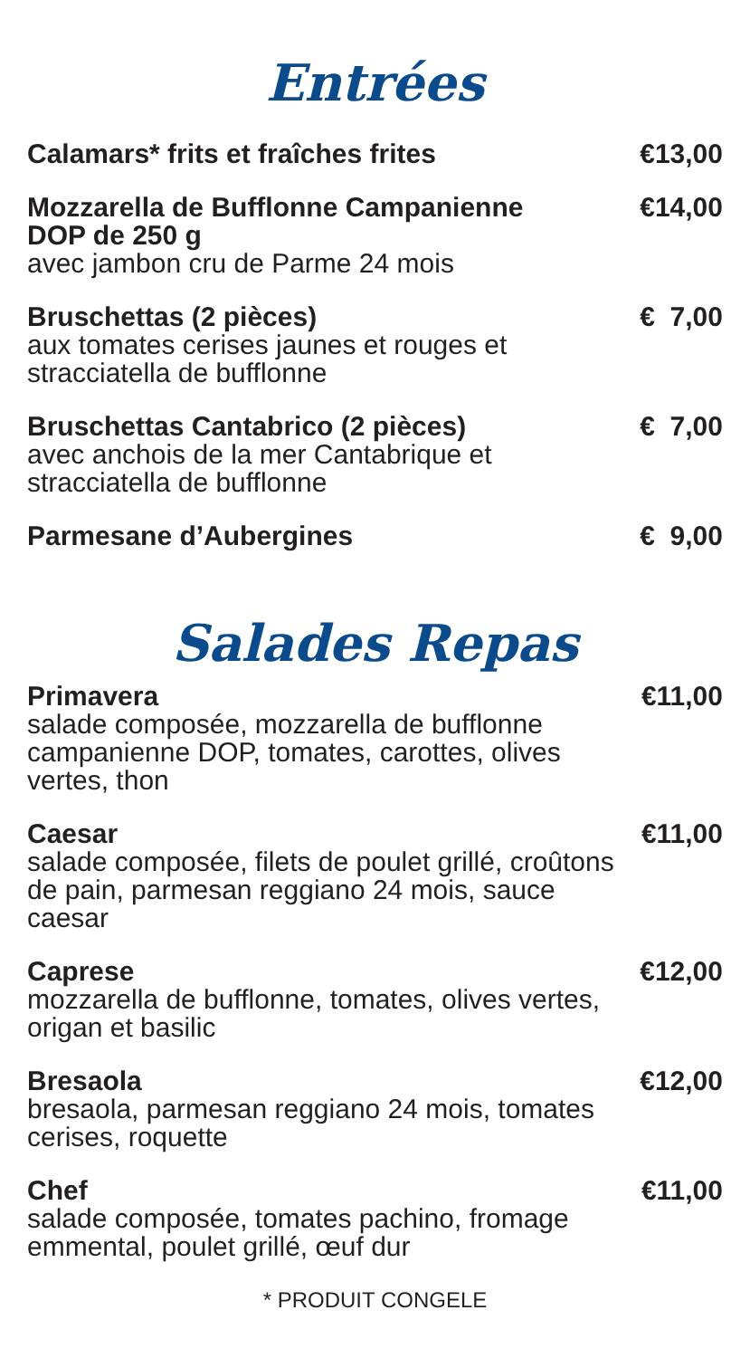Entrées
Calamars* frits et fraîches frites
€13,00
Mozzarella de Bufflonne Campanienne
DOP de 250 g
avec jambon cru de Parme 24 mois
€14,00
Bruschettas (2 pièces)
aux tomates cerises jaunes et rouges et
stracciatella de bufflonne
€ 7,00
Bruschettas Cantabrico (2 pièces)
avec anchois de la mer Cantabrique et
stracciatella de bufflonne
€ 7,00
Parmesane d’Aubergines € 9,00
Salades Repas
Primavera
salade composée, mozzarella de bufflonne campanienne DOP, tomates, carottes, olives vertes, thon
€11,00
Caesar
salade composée, filets de poulet grillé, croûtons de pain, parmesan reggiano 24 mois, sauce caesar
€11,00
Caprese
mozzarella de bufflonne, tomates, olives vertes,
origan et basilic
€12,00
Bresaola
bresaola, parmesan reggiano 24 mois, tomates
cerises, roquette
€12,00
Chef
salade composée, tomates pachino, fromage
emmental, poulet grillé, œuf dur
€11,00
* PRODUIT CONGELE